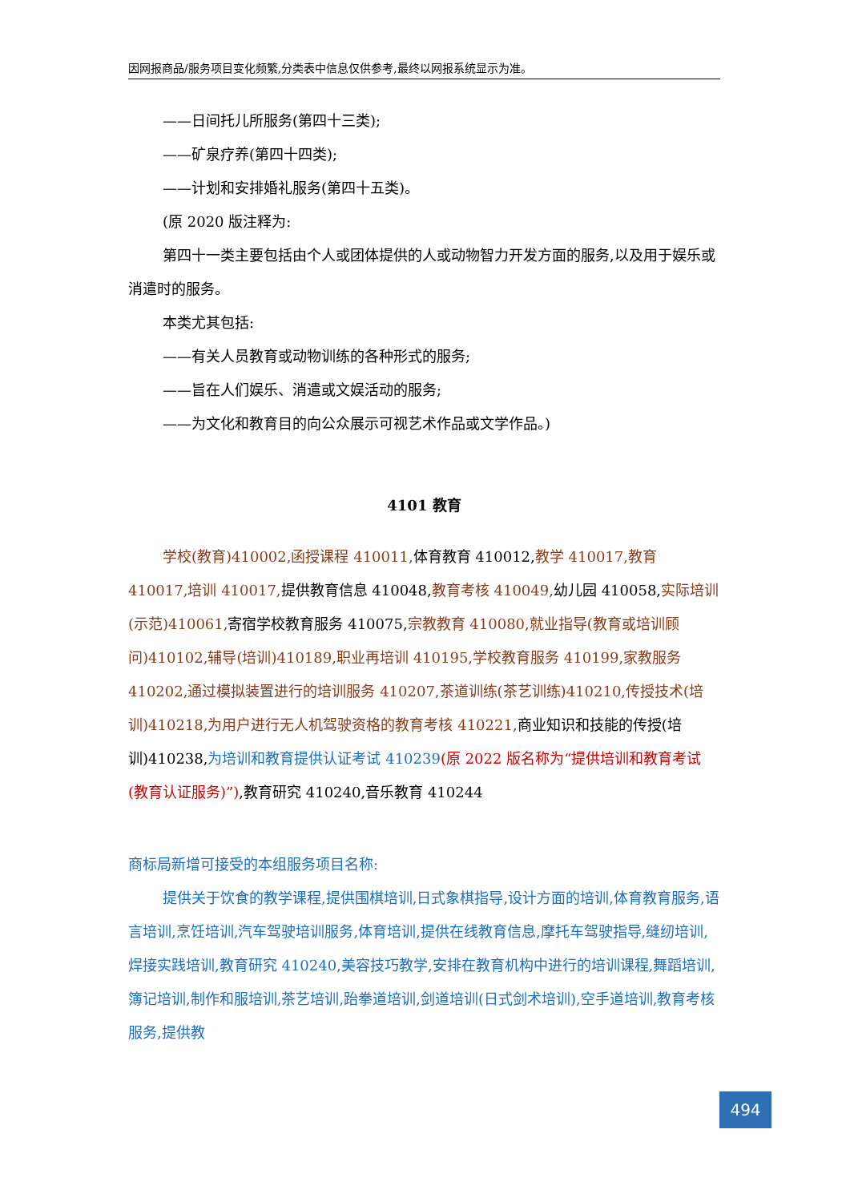因网报商品/服务项目变化频繁,分类表中信息仅供参考,最终以网报系统显示为准。
——日间托儿所服务(第四十三类);
——矿泉疗养(第四十四类);
——计划和安排婚礼服务(第四十五类)。
(原 2020 版注释为:
第四十一类主要包括由个人或团体提供的人或动物智力开发方面的服务,以及用于娱乐或消遣时的服务。
本类尤其包括:
——有关人员教育或动物训练的各种形式的服务;
——旨在人们娱乐、消遣或文娱活动的服务;
——为文化和教育目的向公众展示可视艺术作品或文学作品。)
4101 教育
学校(教育)410002,函授课程 410011, 体育教育 410012,教学 410017,教育 410017,培训 410017, 提供教育信息 410048,教育考核 410049, 幼儿园 410058,实际培训(示范)410061, 寄宿学校教育服务 410075,宗教教育 410080,就业指导(教育或培训顾问)410102,辅导(培训)410189,职业再培训 410195,学校教育服务 410199,家教服务 410202,通过模拟装置进行的培训服务 410207,茶道训练(茶艺训练)410210,传授技术(培训)410218,为用户进行无人机驾驶资格的教育考核 410221, 商业知识和技能的传授(培训)410238,为培训和教育提供认证考试 410239(原 2022 版名称为“提供培训和教育考试(教育认证服务)”),教育研究 410240,音乐教育 410244
商标局新增可接受的本组服务项目名称:
提供关于饮食的教学课程,提供围棋培训,日式象棋指导,设计方面的培训,体育教育服务,语言培训,烹饪培训,汽车驾驶培训服务,体育培训,提供在线教育信息,摩托车驾驶指导,缝纫培训,焊接实践培训,教育研究 410240,美容技巧教学,安排在教育机构中进行的培训课程,舞蹈培训,簿记培训,制作和服培训,茶艺培训,跆拳道培训,剑道培训(日式剑术培训),空手道培训,教育考核服务,提供教
494